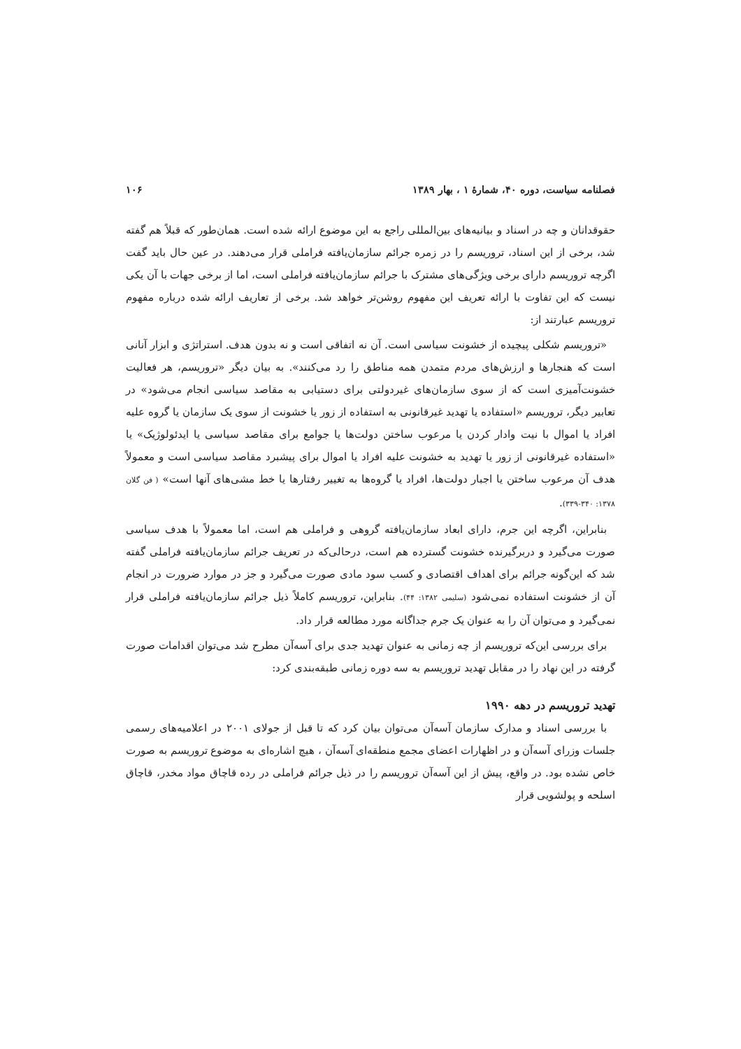فصلنامه سیاست، دوره ۴۰، شمارهٔ ۱ ، بهار ۱۳۸۹ ۱۰۶
حقوقدانان و چه در اسناد و بیانیه‌های بین‌المللی راجع به این موضوع ارائه شده است. همان‌طور که قبلاً هم گفته شد، برخی از این اسناد، تروریسم را در زمره جرائم سازمان‌یافته فراملی قرار می‌دهند. در عین حال باید گفت اگرچه تروریسم دارای برخی ویژگی‌های مشترک با جرائم سازمان‌یافته فراملی است، اما از برخی جهات با آن یکی نیست که این تفاوت با ارائه تعریف این مفهوم روشن‌تر خواهد شد. برخی از تعاریف ارائه شده درباره مفهوم تروریسم عبارتند از:
«تروریسم شکلی پیچیده از خشونت سیاسی است. آن نه اتفاقی است و نه بدون هدف. استراتژی و ابزار آنانی است که هنجارها و ارزش‌های مردم متمدن همه مناطق را رد می‌کنند». به بیان دیگر «تروریسم، هر فعالیت خشونت‌آمیزی است که از سوی سازمان‌های غیردولتی برای دستیابی به مقاصد سیاسی انجام می‌شود» در تعابیر دیگر، تروریسم «استفاده یا تهدید غیرقانونی به استفاده از زور یا خشونت از سوی یک سازمان یا گروه علیه افراد یا اموال با نیت وادار کردن یا مرعوب ساختن دولت‌ها یا جوامع برای مقاصد سیاسی یا ایدئولوژیک» یا «استفاده غیرقانونی از زور یا تهدید به خشونت علیه افراد یا اموال برای پیشبرد مقاصد سیاسی است و معمولاً هدف آن مرعوب ساختن یا اجبار دولت‌ها، افراد یا گروه‌ها به تغییر رفتارها یا خط مشی‌های آنها است» ( فن گلان ۱۳۷۸: ۳۴۰-۳۳۹).
بنابراین، اگرچه این جرم، دارای ابعاد سازمان‌یافته گروهی و فراملی هم است، اما معمولاً با هدف سیاسی صورت می‌گیرد و دربرگیرنده خشونت گسترده هم است، درحالی‌که در تعریف جرائم سازمان‌یافته فراملی گفته شد که این‌گونه جرائم برای اهداف اقتصادی و کسب سود مادی صورت می‌گیرد و جز در موارد ضرورت در انجام آن از خشونت استفاده نمی‌شود (سلیمی ۱۳۸۲: ۴۴). بنابراین، تروریسم کاملاً ذیل جرائم سازمان‌یافته فراملی قرار نمی‌گیرد و می‌توان آن را به عنوان یک جرم جداگانه مورد مطالعه قرار داد.
برای بررسی این‌که تروریسم از چه زمانی به عنوان تهدید جدی برای آسه‌آن مطرح شد می‌توان اقدامات صورت گرفته در این نهاد را در مقابل تهدید تروریسم به سه دوره زمانی طبقه‌بندی کرد:
تهدید تروریسم در دهه ۱۹۹۰
با بررسی اسناد و مدارک سازمان آسه‌آن می‌توان بیان کرد که تا قبل از جولای ۲۰۰۱ در اعلامیه‌های رسمی جلسات وزرای آسه‌آن و در اظهارات اعضای مجمع منطقه‌ای آسه‌آن ، هیچ اشاره‌ای به موضوع تروریسم به صورت خاص نشده بود. در واقع، پیش از این آسه‌آن تروریسم را در ذیل جرائم فراملی در رده قاچاق مواد مخدر، قاچاق اسلحه و پولشویی قرار